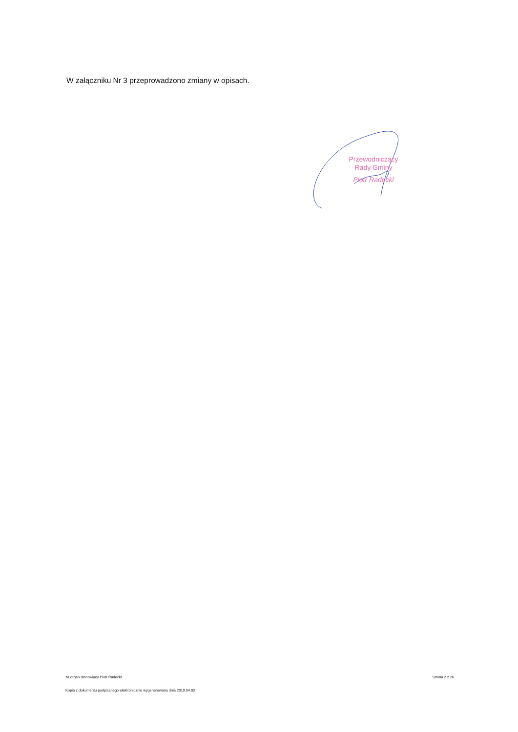W załączniku Nr 3 przeprowadzono zmiany w opisach.
Przewodniczący
Rady Gminy
Piotr Radecki
za organ stanowiący Piotr Radecki Strona 2 z 26
Kopia z dokumentu podpisanego elektronicznie wygenerowana dnia 2019.04.02